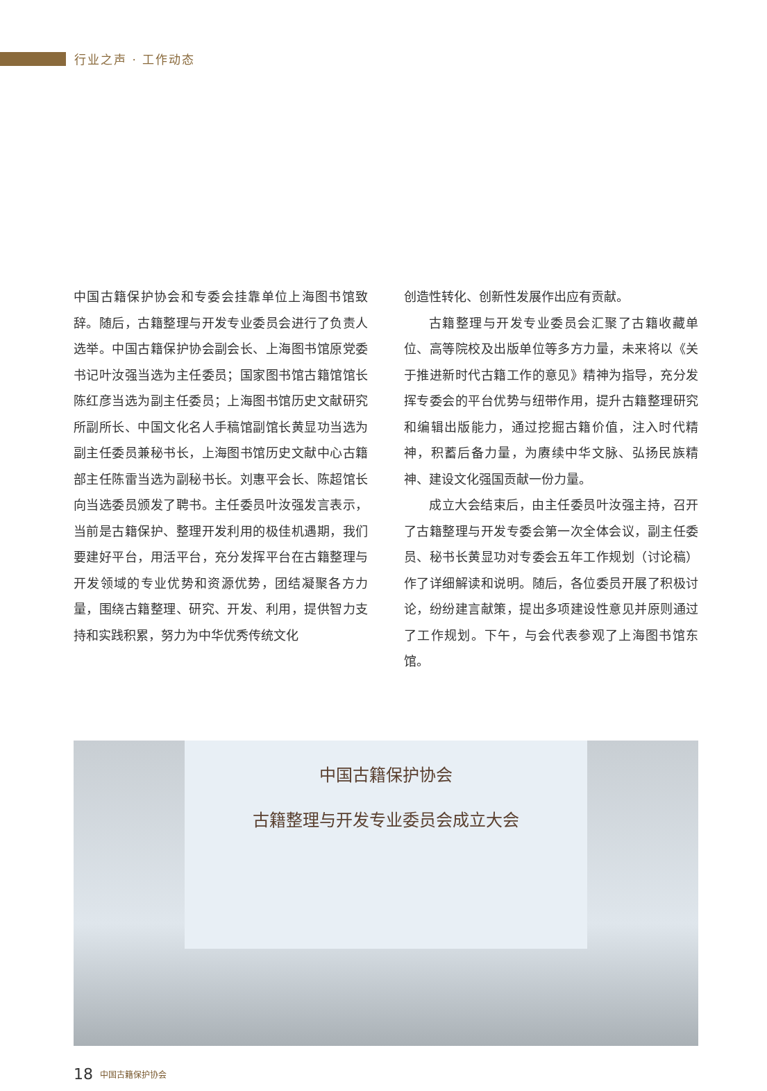行业之声 · 工作动态
中国古籍保护协会和专委会挂靠单位上海图书馆致辞。随后，古籍整理与开发专业委员会进行了负责人选举。中国古籍保护协会副会长、上海图书馆原党委书记叶汝强当选为主任委员；国家图书馆古籍馆馆长陈红彦当选为副主任委员；上海图书馆历史文献研究所副所长、中国文化名人手稿馆副馆长黄显功当选为副主任委员兼秘书长，上海图书馆历史文献中心古籍部主任陈雷当选为副秘书长。刘惠平会长、陈超馆长向当选委员颁发了聘书。主任委员叶汝强发言表示，当前是古籍保护、整理开发利用的极佳机遇期，我们要建好平台，用活平台，充分发挥平台在古籍整理与开发领域的专业优势和资源优势，团结凝聚各方力量，围绕古籍整理、研究、开发、利用，提供智力支持和实践积累，努力为中华优秀传统文化
创造性转化、创新性发展作出应有贡献。
古籍整理与开发专业委员会汇聚了古籍收藏单位、高等院校及出版单位等多方力量，未来将以《关于推进新时代古籍工作的意见》精神为指导，充分发挥专委会的平台优势与纽带作用，提升古籍整理研究和编辑出版能力，通过挖掘古籍价值，注入时代精神，积蓄后备力量，为赓续中华文脉、弘扬民族精神、建设文化强国贡献一份力量。
成立大会结束后，由主任委员叶汝强主持，召开了古籍整理与开发专委会第一次全体会议，副主任委员、秘书长黄显功对专委会五年工作规划（讨论稿）作了详细解读和说明。随后，各位委员开展了积极讨论，纷纷建言献策，提出多项建设性意见并原则通过了工作规划。下午，与会代表参观了上海图书馆东馆。
中国古籍保护协会
古籍整理与开发专业委员会成立大会
18 中国古籍保护协会